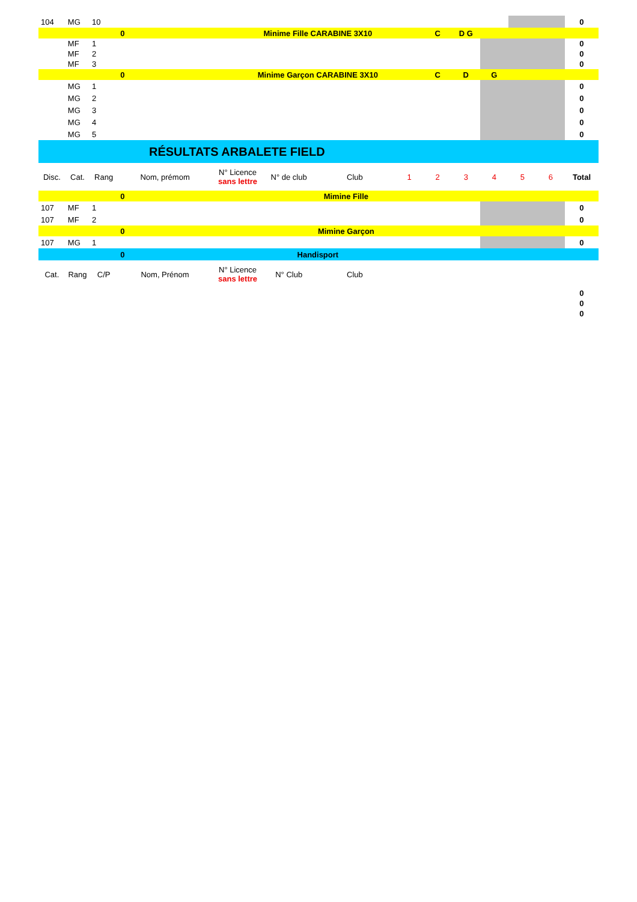| 104 | MG | 10 | | | | | | | | | | | 0 |
| | | | 0 | Minime Fille CARABINE 3X10 | | | | C | D G | | | | |
| | MF | 1 | | | | | | | | | | | 0 |
| | MF | 2 | | | | | | | | | | | 0 |
| | MF | 3 | | | | | | | | | | | 0 |
| | | | 0 | Minime Garçon CARABINE 3X10 | | | | C | D | G | | | |
| | MG | 1 | | | | | | | | | | | 0 |
| | MG | 2 | | | | | | | | | | | 0 |
| | MG | 3 | | | | | | | | | | | 0 |
| | MG | 4 | | | | | | | | | | | 0 |
| | MG | 5 | | | | | | | | | | | 0 |
| RÉSULTATS ARBALETE FIELD | | | | | | | | | | | | | |
| Disc. | Cat. | Rang | Nom, prémom | N° Licence sans lettre | N° de club | Club | 1 | 2 | 3 | 4 | 5 | 6 | Total |
| | | | 0 | Mimine Fille | | | | | | | | | |
| 107 | MF | 1 | | | | | | | | | | | 0 |
| 107 | MF | 2 | | | | | | | | | | | 0 |
| | | | 0 | Mimine Garçon | | | | | | | | | |
| 107 | MG | 1 | | | | | | | | | | | 0 |
| | | | 0 | Handisport | | | | | | | | | |
| Cat. | Rang | C/P | Nom, Prénom | N° Licence sans lettre | N° Club | Club | | | | | | | |
| | | | | | | | | | | | | | 0 |
| | | | | | | | | | | | | | 0 |
| | | | | | | | | | | | | | 0 |